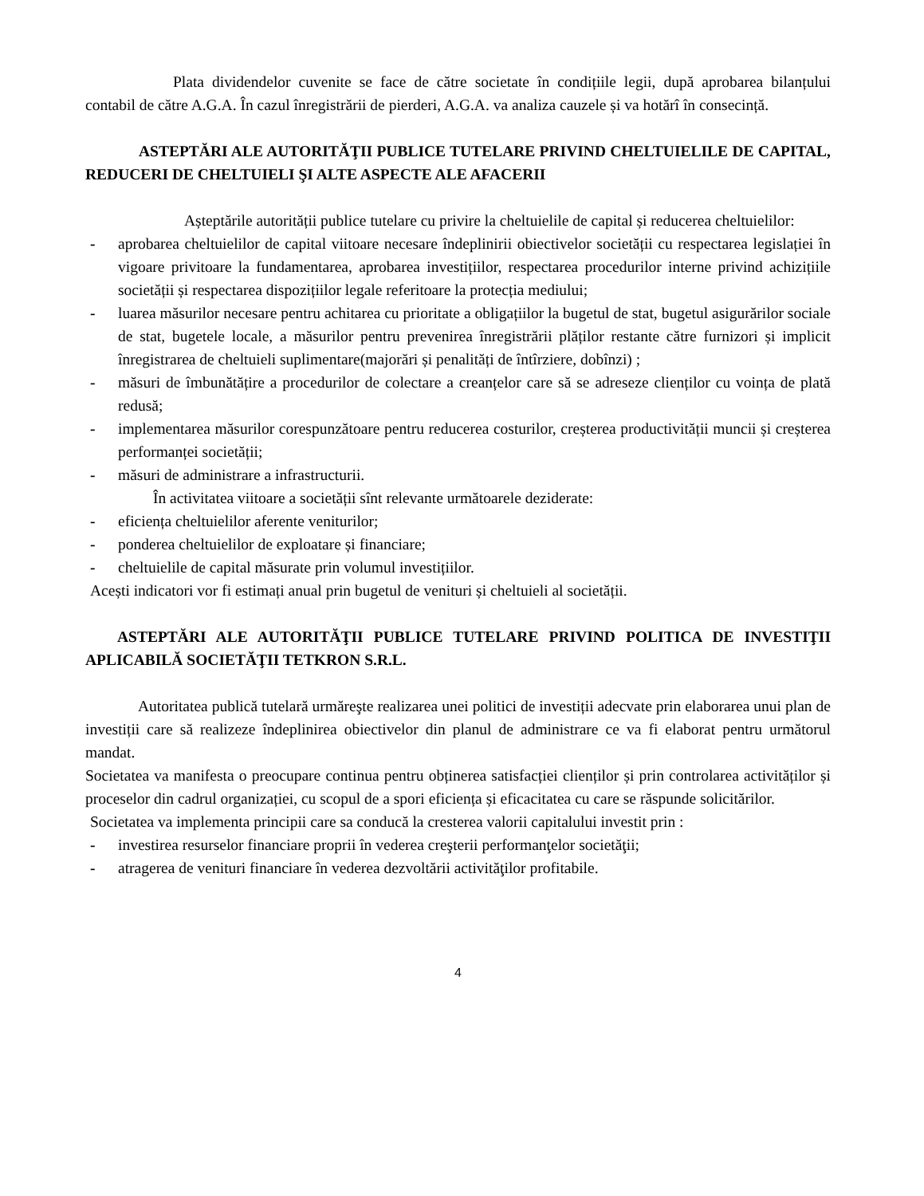Plata dividendelor cuvenite se face de către societate în condițiile legii, după aprobarea bilanțului contabil de către A.G.A. În cazul înregistrării de pierderi, A.G.A. va analiza cauzele și va hotărî în consecință.
ASTEPTĂRI ALE AUTORITĂŢII PUBLICE TUTELARE PRIVIND CHELTUIELILE DE CAPITAL, REDUCERI DE CHELTUIELI ŞI ALTE ASPECTE ALE AFACERII
Așteptările autorității publice tutelare cu privire la cheltuielile de capital și reducerea cheltuielilor:
- aprobarea cheltuielilor de capital viitoare necesare îndeplinirii obiectivelor societății cu respectarea legislației în vigoare privitoare la fundamentarea, aprobarea investițiilor, respectarea procedurilor interne privind achizițiile societății și respectarea dispozițiilor legale referitoare la protecția mediului;
- luarea măsurilor necesare pentru achitarea cu prioritate a obligațiilor la bugetul de stat, bugetul asigurărilor sociale de stat, bugetele locale, a măsurilor pentru prevenirea înregistrării plăților restante către furnizori și implicit înregistrarea de cheltuieli suplimentare(majorări și penalități de întîrziere, dobînzi) ;
- măsuri de îmbunătățire a procedurilor de colectare a creanțelor care să se adreseze clienților cu voința de plată redusă;
- implementarea măsurilor corespunzătoare pentru reducerea costurilor, creșterea productivității muncii și creșterea performanței societății;
- măsuri de administrare a infrastructurii.
În activitatea viitoare a societății sînt relevante următoarele deziderate:
- eficiența cheltuielilor aferente veniturilor;
- ponderea cheltuielilor de exploatare și financiare;
- cheltuielile de capital măsurate prin volumul investițiilor.
Acești indicatori vor fi estimați anual prin bugetul de venituri și cheltuieli al societății.
ASTEPTĂRI ALE AUTORITĂŢII PUBLICE TUTELARE PRIVIND POLITICA DE INVESTIŢII APLICABILĂ SOCIETĂŢII TETKRON S.R.L.
Autoritatea publică tutelară urmăreşte realizarea unei politici de investiții adecvate prin elaborarea unui plan de investiții care să realizeze îndeplinirea obiectivelor din planul de administrare ce va fi elaborat pentru următorul mandat.
Societatea va manifesta o preocupare continua pentru obținerea satisfacției clienților și prin controlarea activităților și proceselor din cadrul organizației, cu scopul de a spori eficiența și eficacitatea cu care se răspunde solicitărilor.
Societatea va implementa principii care sa conducă la cresterea valorii capitalului investit prin :
- investirea resurselor financiare proprii în vederea creşterii performanţelor societăţii;
- atragerea de venituri financiare în vederea dezvoltării activităţilor profitabile.
4